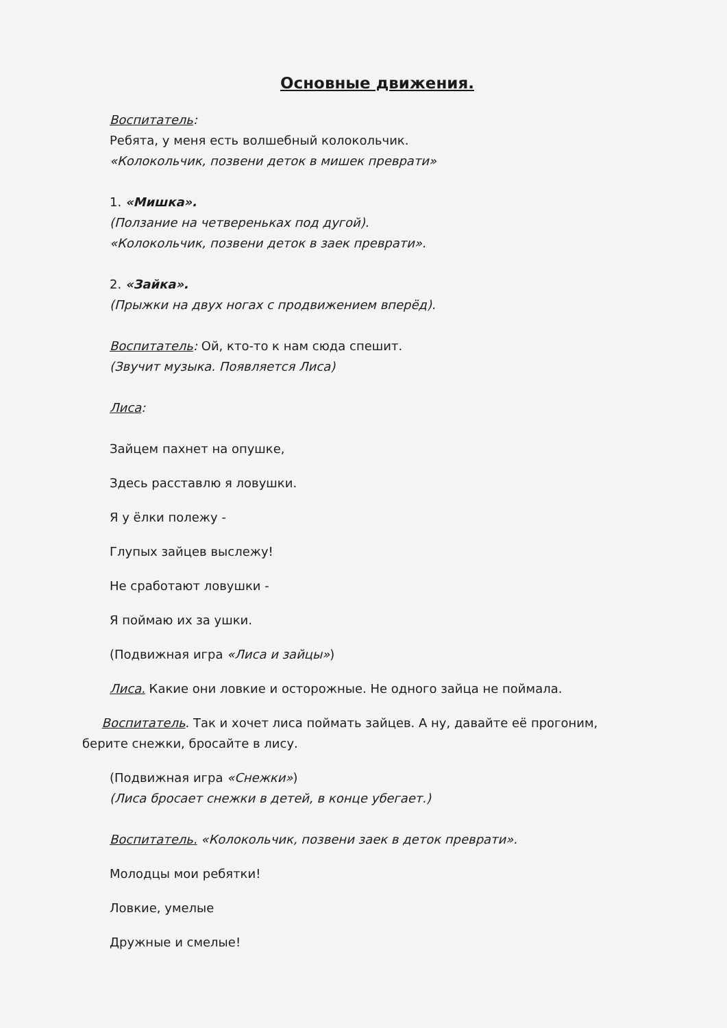Основные движения.
Воспитатель:
Ребята, у меня есть волшебный колокольчик.
«Колокольчик, позвени деток в мишек преврати»
1. «Мишка».
(Ползание на четвереньках под дугой).
«Колокольчик, позвени деток в заек преврати».
2. «Зайка».
(Прыжки на двух ногах с продвижением вперёд).
Воспитатель: Ой, кто-то к нам сюда спешит.
(Звучит музыка. Появляется Лиса)
Лиса:
Зайцем пахнет на опушке,
Здесь расставлю я ловушки.
Я у ёлки полежу -
Глупых зайцев выслежу!
Не сработают ловушки -
Я поймаю их за ушки.
(Подвижная игра «Лиса и зайцы»)
Лиса. Какие они ловкие и осторожные. Не одного зайца не поймала.
Воспитатель. Так и хочет лиса поймать зайцев. А ну, давайте её прогоним, берите снежки, бросайте в лису.
(Подвижная игра «Снежки»)
(Лиса бросает снежки в детей, в конце убегает.)
Воспитатель. «Колокольчик, позвени заек в деток преврати».
Молодцы мои ребятки!
Ловкие, умелые
Дружные и смелые!